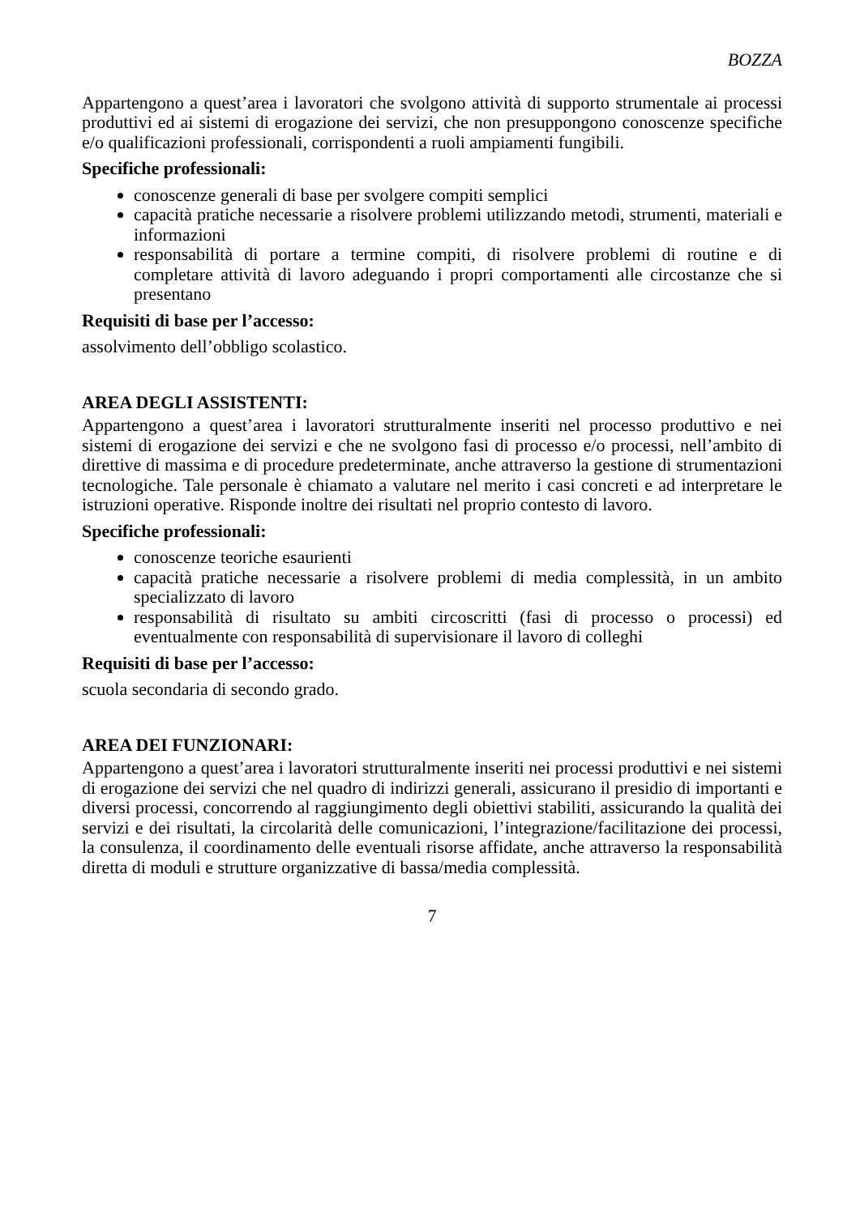BOZZA
Appartengono a quest’area i lavoratori che svolgono attività di supporto strumentale ai processi produttivi ed ai sistemi di erogazione dei servizi, che non presuppongono conoscenze specifiche e/o qualificazioni professionali, corrispondenti a ruoli ampiamenti fungibili.
Specifiche professionali:
conoscenze generali di base per svolgere compiti semplici
capacità pratiche necessarie a risolvere problemi utilizzando metodi, strumenti, materiali e informazioni
responsabilità di portare a termine compiti, di risolvere problemi di routine e di completare attività di lavoro adeguando i propri comportamenti alle circostanze che si presentano
Requisiti di base per l’accesso:
assolvimento dell’obbligo scolastico.
AREA DEGLI ASSISTENTI:
Appartengono a quest’area i lavoratori strutturalmente inseriti nel processo produttivo e nei sistemi di erogazione dei servizi e che ne svolgono fasi di processo e/o processi, nell’ambito di direttive di massima e di procedure predeterminate, anche attraverso la gestione di strumentazioni tecnologiche. Tale personale è chiamato a valutare nel merito i casi concreti e ad interpretare le istruzioni operative. Risponde inoltre dei risultati nel proprio contesto di lavoro.
Specifiche professionali:
conoscenze teoriche esaurienti
capacità pratiche necessarie a risolvere problemi di media complessità, in un ambito specializzato di lavoro
responsabilità di risultato su ambiti circoscritti (fasi di processo o processi) ed eventualmente con responsabilità di supervisionare il lavoro di colleghi
Requisiti di base per l’accesso:
scuola secondaria di secondo grado.
AREA DEI FUNZIONARI:
Appartengono a quest’area i lavoratori strutturalmente inseriti nei processi produttivi e nei sistemi di erogazione dei servizi che nel quadro di indirizzi generali, assicurano il presidio di importanti e diversi processi, concorrendo al raggiungimento degli obiettivi stabiliti, assicurando la qualità dei servizi e dei risultati, la circolarità delle comunicazioni, l’integrazione/facilitazione dei processi, la consulenza, il coordinamento delle eventuali risorse affidate, anche attraverso la responsabilità diretta di moduli e strutture organizzative di bassa/media complessità.
7